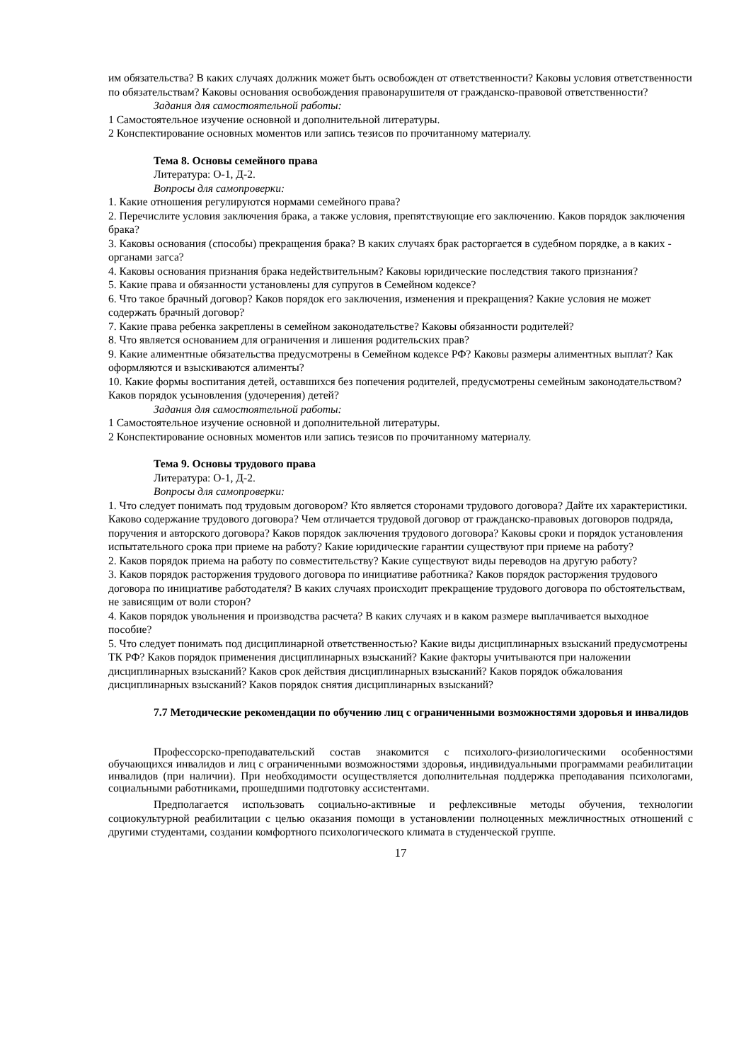им обязательства? В каких случаях должник может быть освобожден от ответственности? Каковы условия ответственности по обязательствам? Каковы основания освобождения правонарушителя от гражданско-правовой ответственности?
Задания для самостоятельной работы:
1 Самостоятельное изучение основной и дополнительной литературы.
2 Конспектирование основных моментов или запись тезисов по прочитанному материалу.
Тема 8. Основы семейного права
Литература: О-1, Д-2.
Вопросы для самопроверки:
1. Какие отношения регулируются нормами семейного права?
2. Перечислите условия заключения брака, а также условия, препятствующие его заключению. Каков порядок заключения брака?
3. Каковы основания (способы) прекращения брака? В каких случаях брак расторгается в судебном порядке, а в каких - органами загса?
4. Каковы основания признания брака недействительным? Каковы юридические последствия такого признания?
5. Какие права и обязанности установлены для супругов в Семейном кодексе?
6. Что такое брачный договор? Каков порядок его заключения, изменения и прекращения? Какие условия не может содержать брачный договор?
7. Какие права ребенка закреплены в семейном законодательстве? Каковы обязанности родителей?
8. Что является основанием для ограничения и лишения родительских прав?
9. Какие алиментные обязательства предусмотрены в Семейном кодексе РФ? Каковы размеры алиментных выплат? Как оформляются и взыскиваются алименты?
10. Какие формы воспитания детей, оставшихся без попечения родителей, предусмотрены семейным законодательством? Каков порядок усыновления (удочерения) детей?
Задания для самостоятельной работы:
1 Самостоятельное изучение основной и дополнительной литературы.
2 Конспектирование основных моментов или запись тезисов по прочитанному материалу.
Тема 9. Основы трудового права
Литература: О-1, Д-2.
Вопросы для самопроверки:
1. Что следует понимать под трудовым договором? Кто является сторонами трудового договора? Дайте их характеристики. Каково содержание трудового договора? Чем отличается трудовой договор от гражданско-правовых договоров подряда, поручения и авторского договора? Каков порядок заключения трудового договора? Каковы сроки и порядок установления испытательного срока при приеме на работу? Какие юридические гарантии существуют при приеме на работу?
2. Каков порядок приема на работу по совместительству? Какие существуют виды переводов на другую работу?
3. Каков порядок расторжения трудового договора по инициативе работника? Каков порядок расторжения трудового договора по инициативе работодателя? В каких случаях происходит прекращение трудового договора по обстоятельствам, не зависящим от воли сторон?
4. Каков порядок увольнения и производства расчета? В каких случаях и в каком размере выплачивается выходное пособие?
5. Что следует понимать под дисциплинарной ответственностью? Какие виды дисциплинарных взысканий предусмотрены ТК РФ? Каков порядок применения дисциплинарных взысканий? Какие факторы учитываются при наложении дисциплинарных взысканий? Каков срок действия дисциплинарных взысканий? Каков порядок обжалования дисциплинарных взысканий? Каков порядок снятия дисциплинарных взысканий?
7.7 Методические рекомендации по обучению лиц с ограниченными возможностями здоровья и инвалидов
Профессорско-преподавательский состав знакомится с психолого-физиологическими особенностями обучающихся инвалидов и лиц с ограниченными возможностями здоровья, индивидуальными программами реабилитации инвалидов (при наличии). При необходимости осуществляется дополнительная поддержка преподавания психологами, социальными работниками, прошедшими подготовку ассистентами.
Предполагается использовать социально-активные и рефлексивные методы обучения, технологии социокультурной реабилитации с целью оказания помощи в установлении полноценных межличностных отношений с другими студентами, создании комфортного психологического климата в студенческой группе.
17